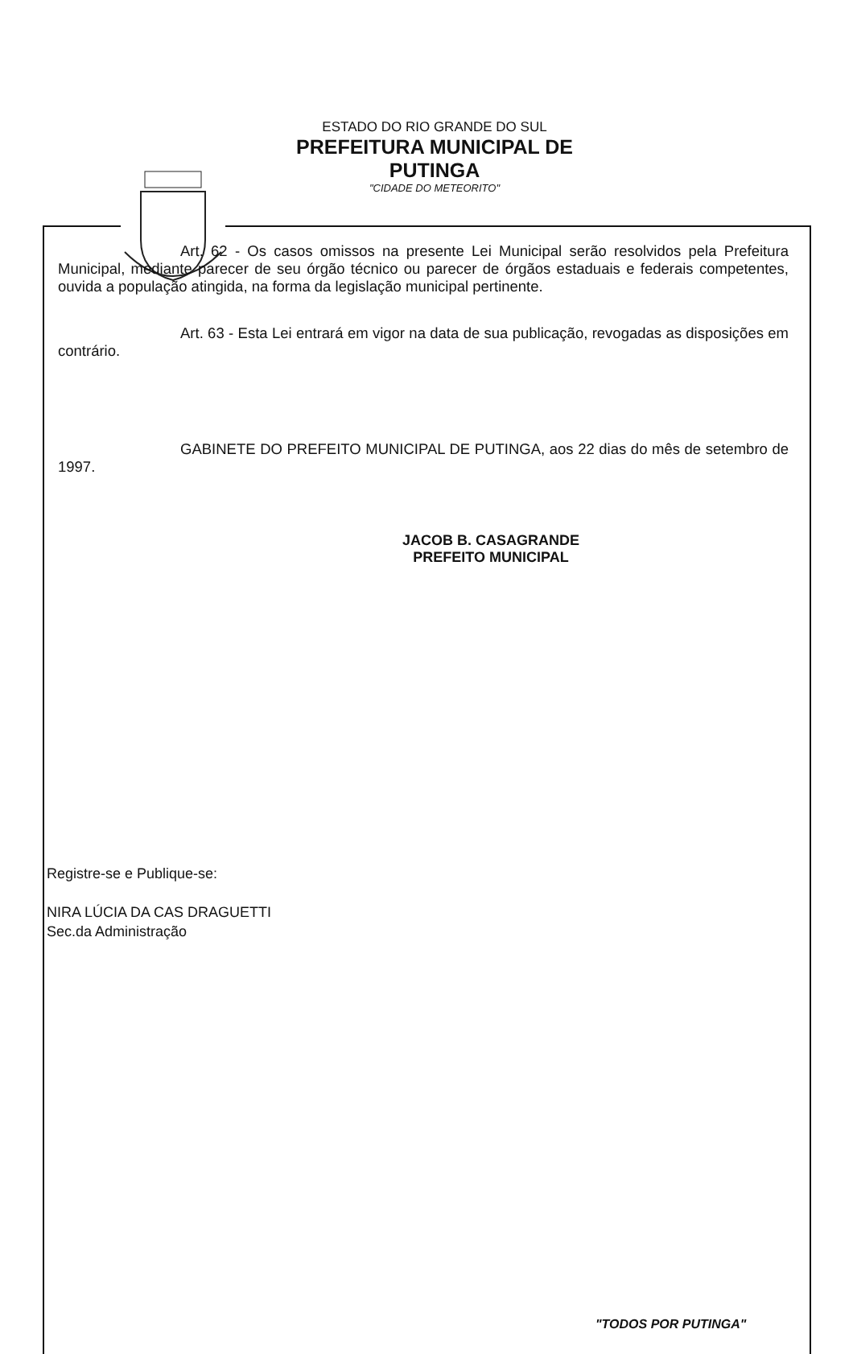ESTADO DO RIO GRANDE DO SUL
PREFEITURA MUNICIPAL DE PUTINGA
"CIDADE DO METEORITO"
Art. 62 - Os casos omissos na presente Lei Municipal serão resolvidos pela Prefeitura Municipal, mediante parecer de seu órgão técnico ou parecer de órgãos estaduais e federais competentes, ouvida a população atingida, na forma da legislação municipal pertinente.
Art. 63 - Esta Lei entrará em vigor na data de sua publicação, revogadas as disposições em contrário.
GABINETE DO PREFEITO MUNICIPAL DE PUTINGA, aos 22 dias do mês de setembro de 1997.
JACOB B. CASAGRANDE
PREFEITO MUNICIPAL
Registre-se e Publique-se:
NIRA LÚCIA DA CAS DRAGUETTI
Sec.da Administração
"TODOS POR PUTINGA"